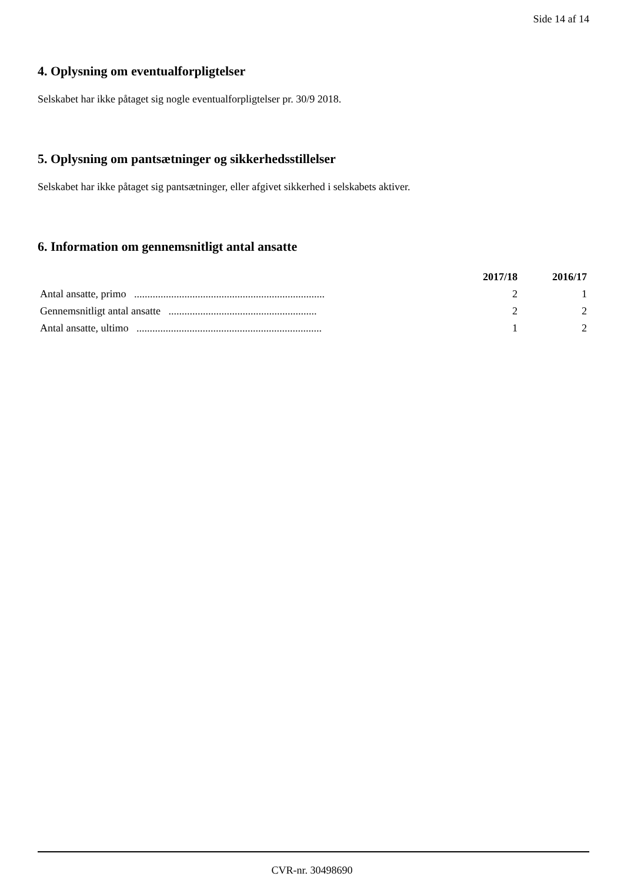Side 14 af 14
4. Oplysning om eventualforpligtelser
Selskabet har ikke påtaget sig nogle eventualforpligtelser pr. 30/9 2018.
5. Oplysning om pantsætninger og sikkerhedsstillelser
Selskabet har ikke påtaget sig pantsætninger, eller afgivet sikkerhed i selskabets aktiver.
6. Information om gennemsnitligt antal ansatte
| | 2017/18 | 2016/17 |
| --- | --- | --- |
| Antal ansatte, primo ........................................................................ | 2 | 1 |
| Gennemsnitligt antal ansatte ........................................................ | 2 | 2 |
| Antal ansatte, ultimo ...................................................................... | 1 | 2 |
CVR-nr. 30498690